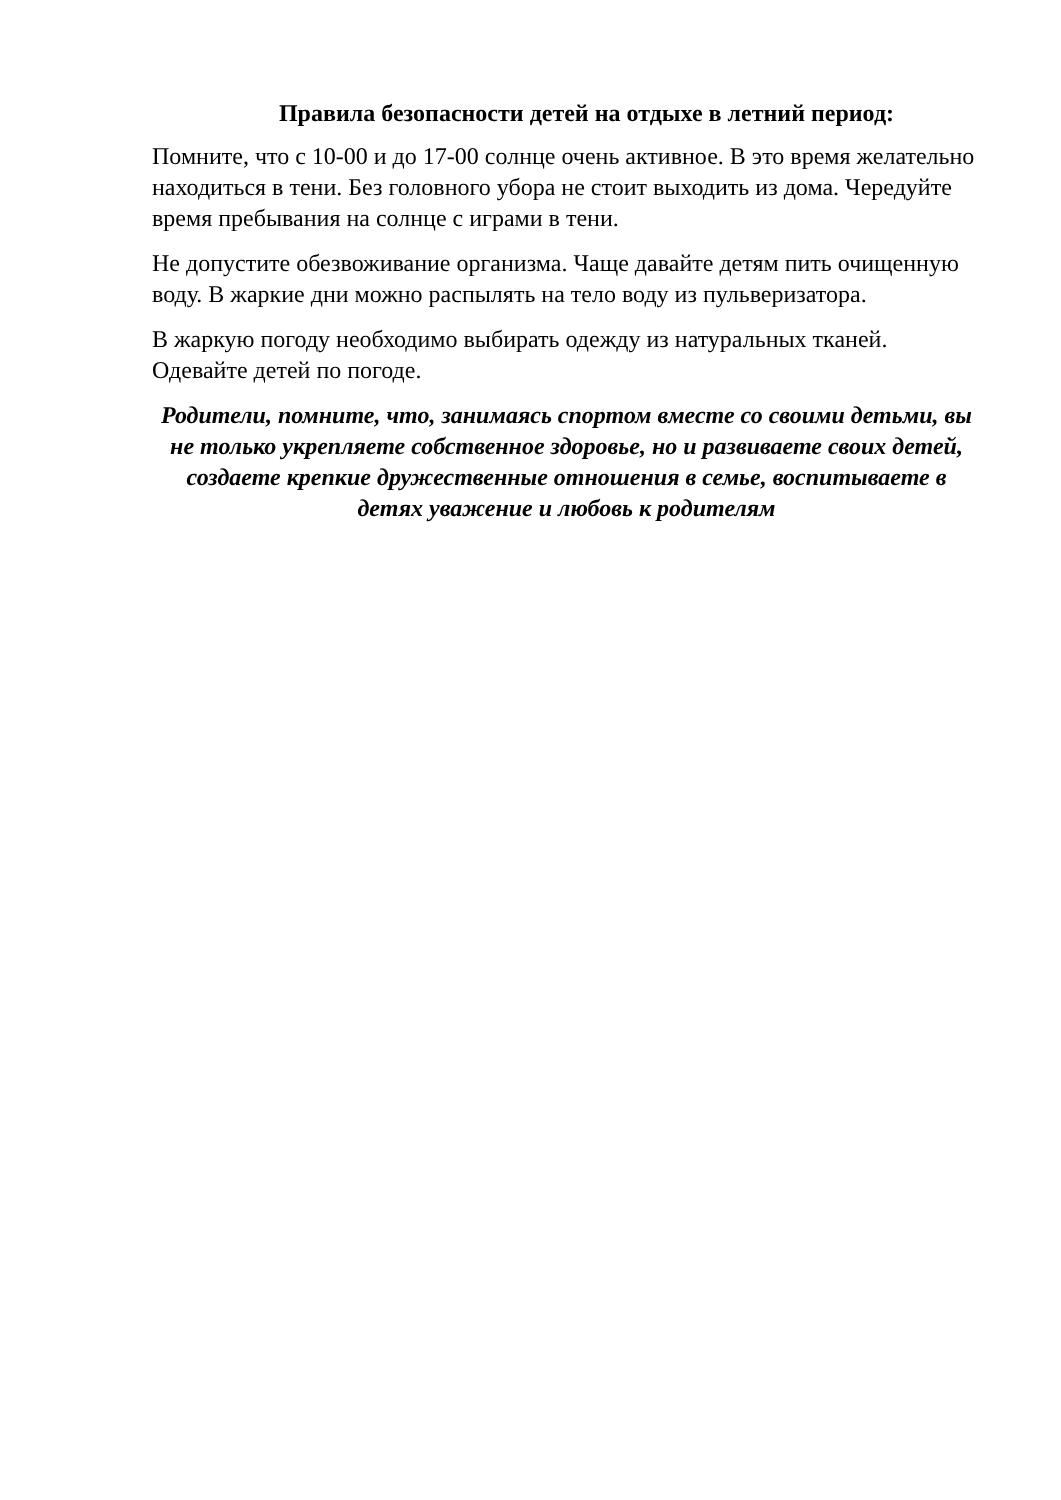Правила безопасности детей на отдыхе в летний период:
Помните, что с 10-00 и до 17-00 солнце очень активное. В это время желательно находиться в тени. Без головного убора не стоит выходить из дома. Чередуйте время пребывания на солнце с играми в тени.
Не допустите обезвоживание организма. Чаще давайте детям пить очищенную воду. В жаркие дни можно распылять на тело воду из пульверизатора.
В жаркую погоду необходимо выбирать одежду из натуральных тканей. Одевайте детей по погоде.
Родители, помните, что, занимаясь спортом вместе со своими детьми, вы не только укрепляете собственное здоровье, но и развиваете своих детей, создаете крепкие дружественные отношения в семье, воспитываете в детях уважение и любовь к родителям